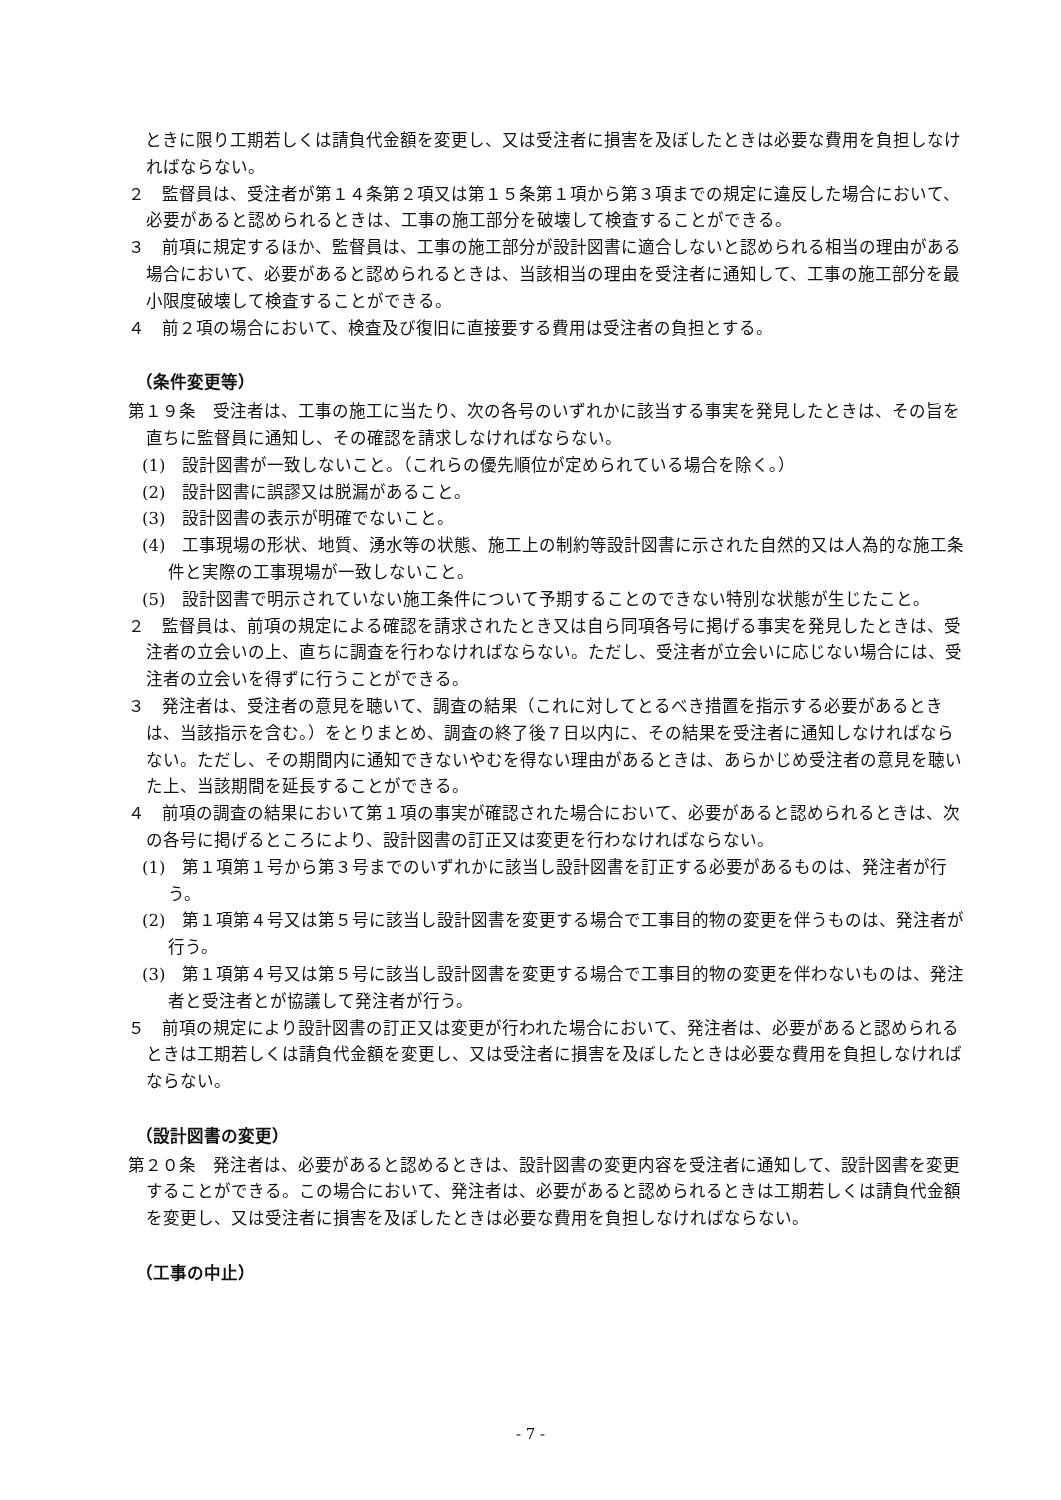ときに限り工期若しくは請負代金額を変更し、又は受注者に損害を及ぼしたときは必要な費用を負担しなければならない。
２　監督員は、受注者が第１４条第２項又は第１５条第１項から第３項までの規定に違反した場合において、必要があると認められるときは、工事の施工部分を破壊して検査することができる。
３　前項に規定するほか、監督員は、工事の施工部分が設計図書に適合しないと認められる相当の理由がある場合において、必要があると認められるときは、当該相当の理由を受注者に通知して、工事の施工部分を最小限度破壊して検査することができる。
４　前２項の場合において、検査及び復旧に直接要する費用は受注者の負担とする。
（条件変更等）
第１９条　受注者は、工事の施工に当たり、次の各号のいずれかに該当する事実を発見したときは、その旨を直ちに監督員に通知し、その確認を請求しなければならない。
(1)　設計図書が一致しないこと。（これらの優先順位が定められている場合を除く。）
(2)　設計図書に誤謬又は脱漏があること。
(3)　設計図書の表示が明確でないこと。
(4)　工事現場の形状、地質、湧水等の状態、施工上の制約等設計図書に示された自然的又は人為的な施工条件と実際の工事現場が一致しないこと。
(5)　設計図書で明示されていない施工条件について予期することのできない特別な状態が生じたこと。
２　監督員は、前項の規定による確認を請求されたとき又は自ら同項各号に掲げる事実を発見したときは、受注者の立会いの上、直ちに調査を行わなければならない。ただし、受注者が立会いに応じない場合には、受注者の立会いを得ずに行うことができる。
３　発注者は、受注者の意見を聴いて、調査の結果（これに対してとるべき措置を指示する必要があるときは、当該指示を含む。）をとりまとめ、調査の終了後７日以内に、その結果を受注者に通知しなければならない。ただし、その期間内に通知できないやむを得ない理由があるときは、あらかじめ受注者の意見を聴いた上、当該期間を延長することができる。
４　前項の調査の結果において第１項の事実が確認された場合において、必要があると認められるときは、次の各号に掲げるところにより、設計図書の訂正又は変更を行わなければならない。
(1)　第１項第１号から第３号までのいずれかに該当し設計図書を訂正する必要があるものは、発注者が行う。
(2)　第１項第４号又は第５号に該当し設計図書を変更する場合で工事目的物の変更を伴うものは、発注者が行う。
(3)　第１項第４号又は第５号に該当し設計図書を変更する場合で工事目的物の変更を伴わないものは、発注者と受注者とが協議して発注者が行う。
５　前項の規定により設計図書の訂正又は変更が行われた場合において、発注者は、必要があると認められるときは工期若しくは請負代金額を変更し、又は受注者に損害を及ぼしたときは必要な費用を負担しなければならない。
（設計図書の変更）
第２０条　発注者は、必要があると認めるときは、設計図書の変更内容を受注者に通知して、設計図書を変更することができる。この場合において、発注者は、必要があると認められるときは工期若しくは請負代金額を変更し、又は受注者に損害を及ぼしたときは必要な費用を負担しなければならない。
（工事の中止）
- 7 -